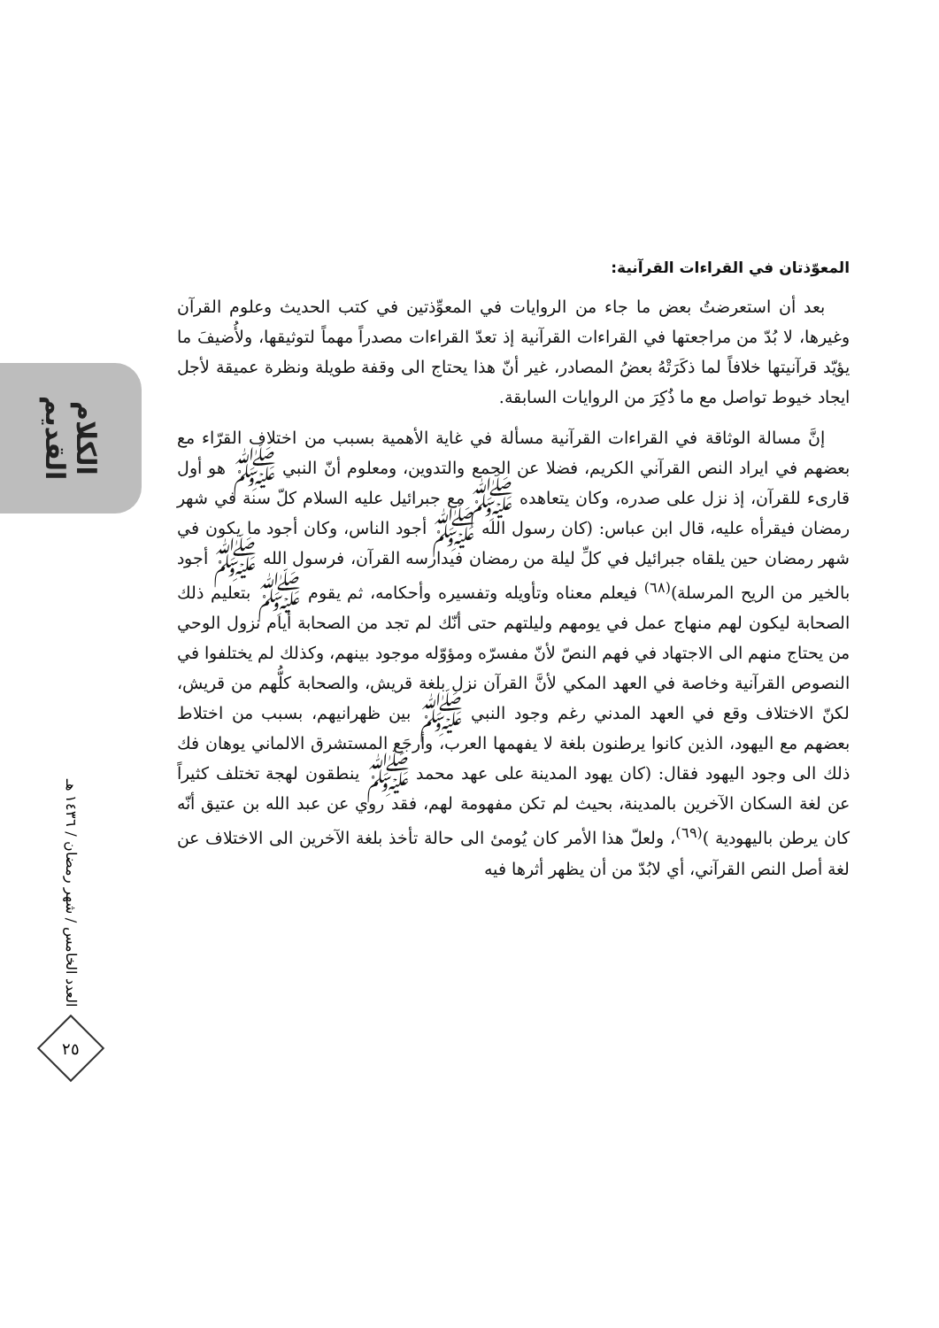الكلام القديم
العدد الخامس / شهر رمضان / ١٤٣٦ هـ
٢٥
المعوّذتان في القراءات القرآنية:
بعد أن استعرضتُ بعض ما جاء من الروايات في المعوِّذتين في كتب الحديث وعلوم القرآن وغيرها، لا بُدّ من مراجعتها في القراءات القرآنية إذ تعدّ القراءات مصدراً مهماً لتوثيقها، ولأُضيفَ ما يؤيّد قرآنيتها خلافاً لما ذكَرَتْهُ بعضُ المصادر، غير أنّ هذا يحتاج الى وقفة طويلة ونظرة عميقة لأجل ايجاد خيوط تواصل مع ما ذُكِرَ من الروايات السابقة.
إنَّ مسالة الوثاقة في القراءات القرآنية مسألة في غاية الأهمية بسبب من اختلاف القرّاء مع بعضهم في ايراد النص القرآني الكريم، فضلا عن الجمع والتدوين، ومعلوم أنّ النبي ﷺ هو أول قارىء للقرآن، إذ نزل على صدره، وكان يتعاهده ﷺ مع جبرائيل عليه السلام كلّ سنة في شهر رمضان فيقرأه عليه، قال ابن عباس: (كان رسول الله ﷺ أجود الناس، وكان أجود ما يكون في شهر رمضان حين يلقاه جبرائيل في كلِّ ليلة من رمضان فيدارسه القرآن، فرسول الله ﷺ أجود بالخير من الريح المرسلة)<sup>(٦٨)</sup> فيعلم معناه وتأويله وتفسيره وأحكامه، ثم يقوم ﷺ بتعليم ذلك الصحابة ليكون لهم منهاج عمل في يومهم وليلتهم حتى أنّك لم تجد من الصحابة أيام نزول الوحي من يحتاج منهم الى الاجتهاد في فهم النصّ لأنّ مفسرّه ومؤوّله موجود بينهم، وكذلك لم يختلفوا في النصوص القرآنية وخاصة في العهد المكي لأنَّ القرآن نزل بلغة قريش، والصحابة كلُّهم من قريش، لكنّ الاختلاف وقع في العهد المدني رغم وجود النبي ﷺ بين ظهرانيهم، بسبب من اختلاط بعضهم مع اليهود، الذين كانوا يرطنون بلغة لا يفهمها العرب، وأرجَع المستشرق الالماني يوهان فك ذلك الى وجود اليهود فقال: (كان يهود المدينة على عهد محمد ﷺ ينطقون لهجة تختلف كثيراً عن لغة السكان الآخرين بالمدينة، بحيث لم تكن مفهومة لهم، فقد روي عن عبد الله بن عتيق أنّه كان يرطن باليهودية )<sup>(٦٩)</sup>، ولعلّ هذا الأمر كان يُومئ الى حالة تأخذ بلغة الآخرين الى الاختلاف عن لغة أصل النص القرآني، أي لابُدّ من أن يظهر أثرها فيه